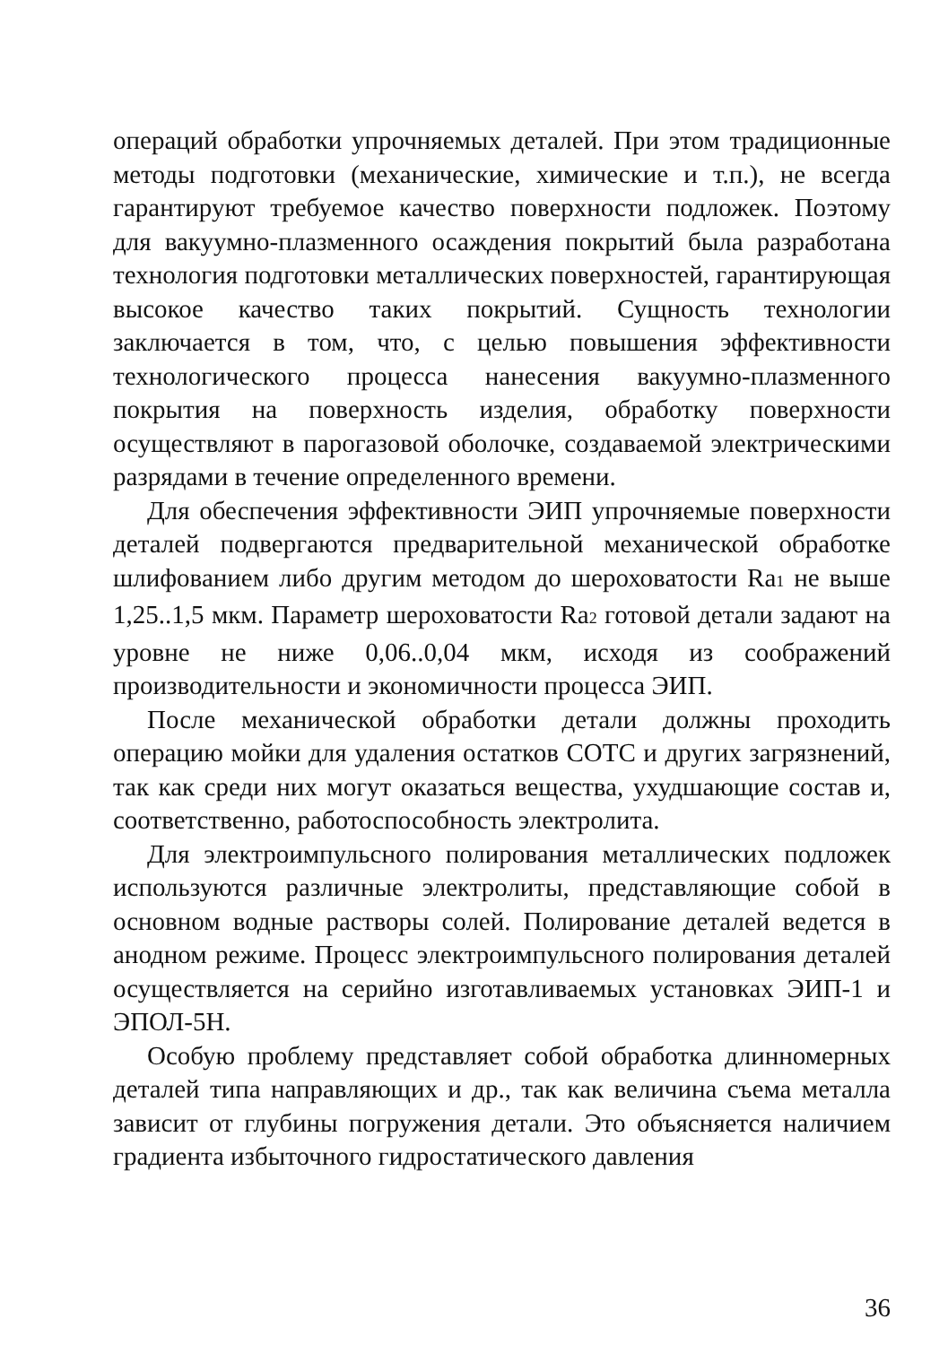операций обработки упрочняемых деталей. При этом традиционные методы подготовки (механические, химические и т.п.), не всегда гарантируют требуемое качество поверхности подложек. Поэтому для вакуумно-плазменного осаждения покрытий была разработана технология подготовки металлических поверхностей, гарантирующая высокое качество таких покрытий. Сущность технологии заключается в том, что, с целью повышения эффективности технологического процесса нанесения вакуумно-плазменного покрытия на поверхность изделия, обработку поверхности осуществляют в парогазовой оболочке, создаваемой электрическими разрядами в течение определенного времени.
Для обеспечения эффективности ЭИП упрочняемые поверхности деталей подвергаются предварительной механической обработке шлифованием либо другим методом до шероховатости Ra<sub>1</sub> не выше 1,25..1,5 мкм. Параметр шероховатости Ra<sub>2</sub> готовой детали задают на уровне не ниже 0,06..0,04 мкм, исходя из соображений производительности и экономичности процесса ЭИП.
После механической обработки детали должны проходить операцию мойки для удаления остатков СОТС и других загрязнений, так как среди них могут оказаться вещества, ухудшающие состав и, соответственно, работоспособность электролита.
Для электроимпульсного полирования металлических подложек используются различные электролиты, представляющие собой в основном водные растворы солей. Полирование деталей ведется в анодном режиме. Процесс электроимпульсного полирования деталей осуществляется на серийно изготавливаемых установках ЭИП-1 и ЭПОЛ-5Н.
Особую проблему представляет собой обработка длинномерных деталей типа направляющих и др., так как величина съема металла зависит от глубины погружения детали. Это объясняется наличием градиента избыточного гидростатического давления
36